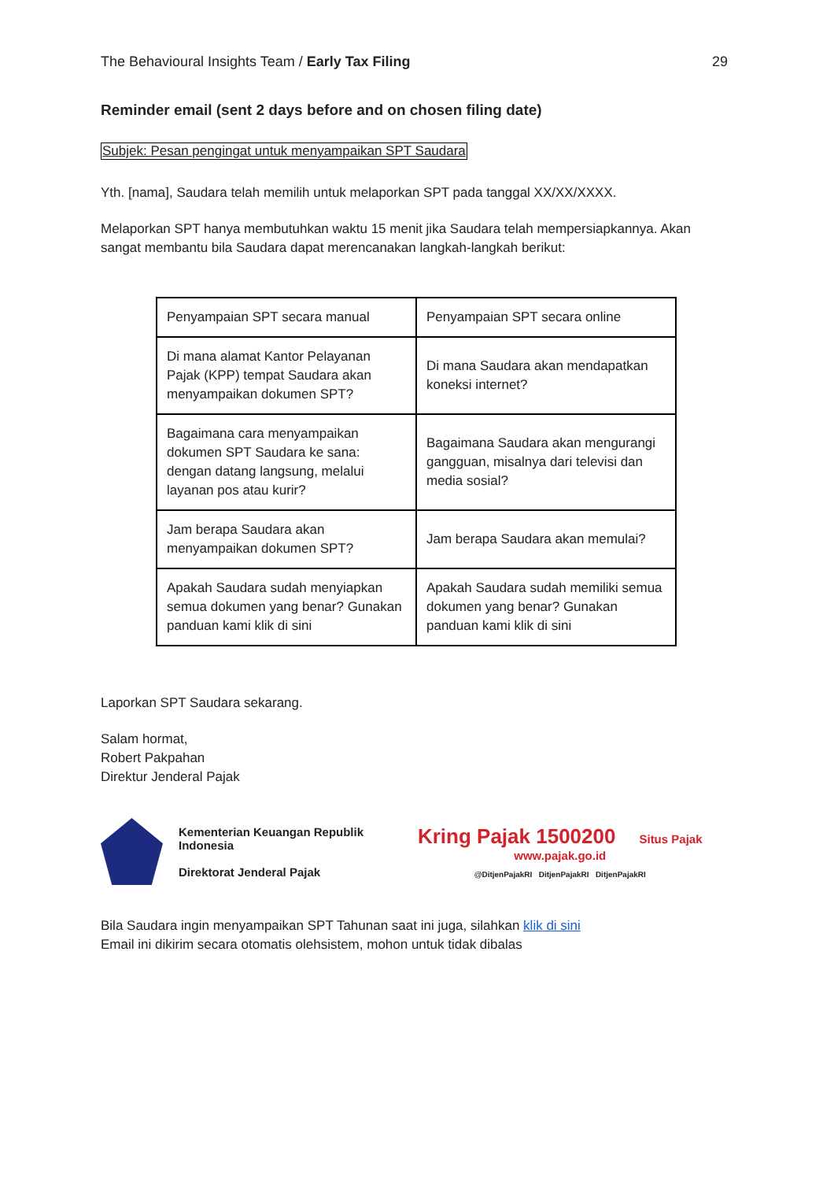The Behavioural Insights Team / Early Tax Filing 29
Reminder email (sent 2 days before and on chosen filing date)
Subjek: Pesan pengingat untuk menyampaikan SPT Saudara
Yth. [nama], Saudara telah memilih untuk melaporkan SPT pada tanggal XX/XX/XXXX.
Melaporkan SPT hanya membutuhkan waktu 15 menit jika Saudara telah mempersiapkannya. Akan sangat membantu bila Saudara dapat merencanakan langkah-langkah berikut:
| Penyampaian SPT secara manual | Penyampaian SPT secara online |
| Di mana alamat Kantor Pelayanan Pajak (KPP) tempat Saudara akan menyampaikan dokumen SPT? | Di mana Saudara akan mendapatkan koneksi internet? |
| Bagaimana cara menyampaikan dokumen SPT Saudara ke sana: dengan datang langsung, melalui layanan pos atau kurir? | Bagaimana Saudara akan mengurangi gangguan, misalnya dari televisi dan media sosial? |
| Jam berapa Saudara akan menyampaikan dokumen SPT? | Jam berapa Saudara akan memulai? |
| Apakah Saudara sudah menyiapkan semua dokumen yang benar? Gunakan panduan kami klik di sini | Apakah Saudara sudah memiliki semua dokumen yang benar? Gunakan panduan kami klik di sini |
Laporkan SPT Saudara sekarang.
Salam hormat,
Robert Pakpahan
Direktur Jenderal Pajak
Kementerian Keuangan Republik Indonesia
Direktorat Jenderal Pajak
Kring Pajak 1500200 Situs Pajak www.pajak.go.id
@DitjenPajakRI DitjenPajakRI DitjenPajakRI
Bila Saudara ingin menyampaikan SPT Tahunan saat ini juga, silahkan klik di sini
Email ini dikirim secara otomatis olehsistem, mohon untuk tidak dibalas